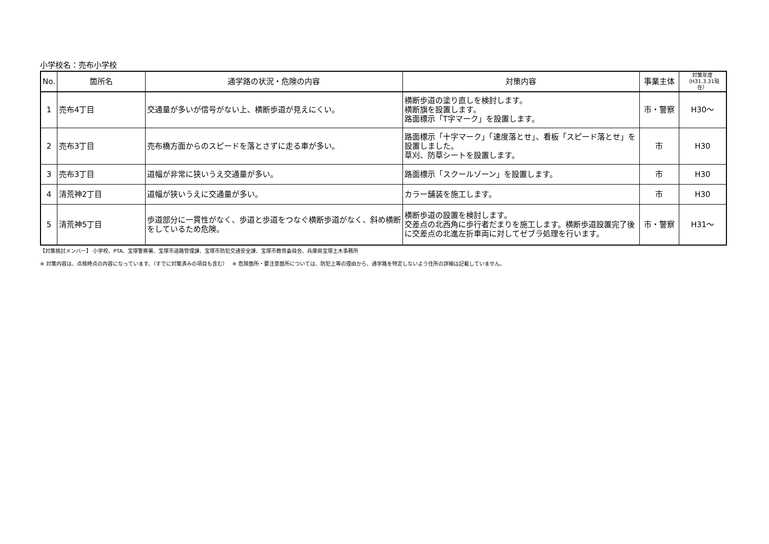小学校名：売布小学校
| No. | 箇所名 | 通学路の状況・危険の内容 | 対策内容 | 事業主体 | 対策年度 （H31.3.31現在） |
| --- | --- | --- | --- | --- | --- |
| 1 | 売布4丁目 | 交通量が多いが信号がない上、横断歩道が見えにくい。 | 横断歩道の塗り直しを検討します。 横断旗を設置します。 路面標示「T字マーク」を設置します。 | 市・警察 | H30～ |
| 2 | 売布3丁目 | 売布橋方面からのスピードを落とさずに走る車が多い。 | 路面標示「十字マーク」「速度落とせ」、看板「スピード落とせ」を設置しました。 草刈、防草シートを設置します。 | 市 | H30 |
| 3 | 売布3丁目 | 道幅が非常に狭いうえ交通量が多い。 | 路面標示「スクールゾーン」を設置します。 | 市 | H30 |
| 4 | 清荒神2丁目 | 道幅が狭いうえに交通量が多い。 | カラー舗装を施工します。 | 市 | H30 |
| 5 | 清荒神5丁目 | 歩道部分に一貫性がなく、歩道と歩道をつなぐ横断歩道がなく、斜め横断をしているため危険。 | 横断歩道の設置を検討します。 交差点の北西角に歩行者だまりを施工します。横断歩道設置完了後に交差点の北進左折車両に対してゼブラ処理を行います。 | 市・警察 | H31～ |
【対策検討メンバー】 小学校、PTA、宝塚警察署、宝塚市道路管理課、宝塚市防犯交通安全課、宝塚市教育委員会、兵庫県宝塚土木事務所
※ 対策内容は、点検時点の内容になっています。（すでに対策済みの項目も含む） ※ 危険箇所・要注意箇所については、防犯上等の理由から、通学路を特定しないよう住所の詳細は記載していません。